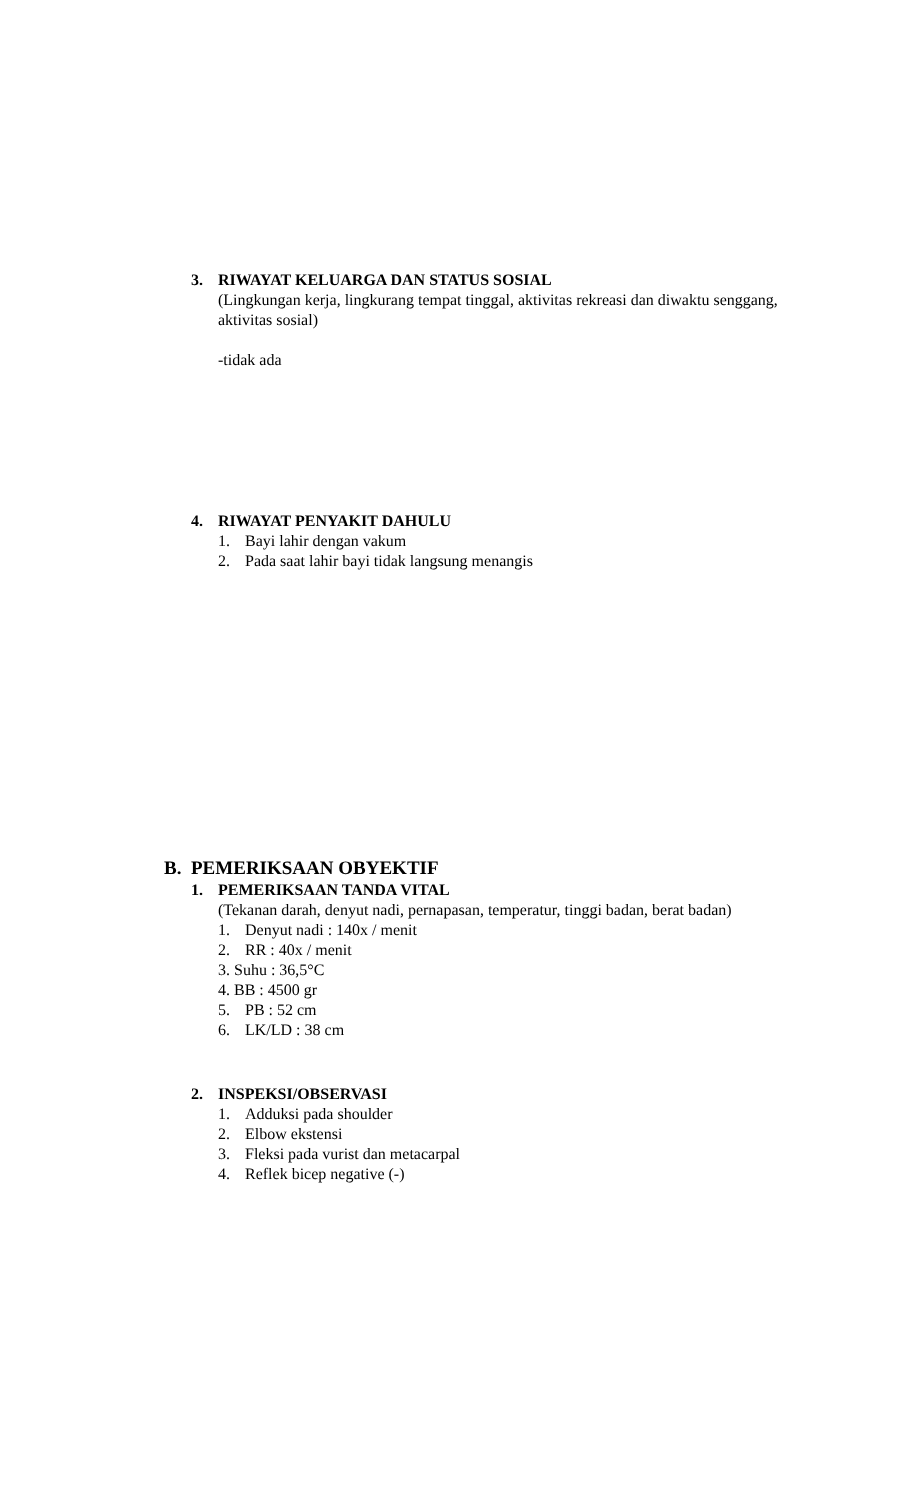3. RIWAYAT KELUARGA DAN STATUS SOSIAL
(Lingkungan kerja, lingkurang tempat tinggal, aktivitas rekreasi dan diwaktu senggang, aktivitas sosial)
-tidak ada
4. RIWAYAT PENYAKIT DAHULU
1. Bayi lahir dengan vakum
2. Pada saat lahir bayi tidak langsung menangis
B. PEMERIKSAAN OBYEKTIF
1. PEMERIKSAAN TANDA VITAL
(Tekanan darah, denyut nadi, pernapasan, temperatur, tinggi badan, berat badan)
1. Denyut nadi : 140x / menit
2. RR : 40x / menit
3. Suhu : 36,5°C
4. BB : 4500 gr
5. PB : 52 cm
6. LK/LD : 38 cm
2. INSPEKSI/OBSERVASI
1. Adduksi pada shoulder
2. Elbow ekstensi
3. Fleksi pada vurist dan metacarpal
4. Reflek bicep negative (-)